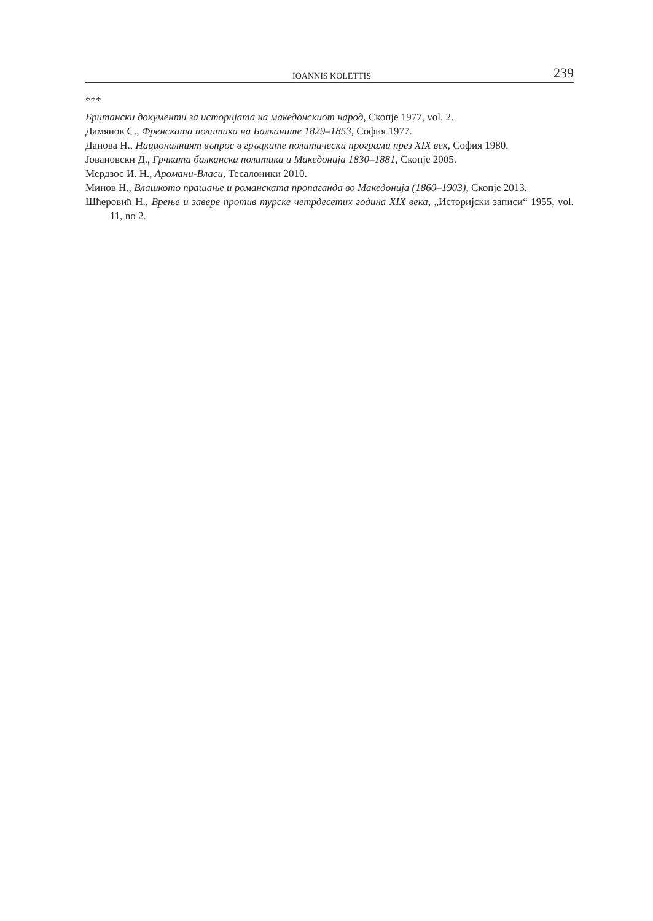IOANNIS KOLETTIS 239
***
Британски документи за историјата на македонскиот народ, Скопје 1977, vol. 2.
Дамянов С., Френската политика на Балканите 1829–1853, София 1977.
Данова Н., Националният въпрос в гръцките политически програми през XIX век, София 1980.
Јовановски Д., Грчката балканска политика и Македонија 1830–1881, Скопје 2005.
Мердзос И. Н., Аромани-Власи, Тесалоники 2010.
Минов Н., Влашкото прашање и романската пропаганда во Македонија (1860–1903), Скопје 2013.
Шћеровић Н., Врење и завере против турске четрдесетих година XIX века, „Историјски записи“ 1955, vol. 11, no 2.